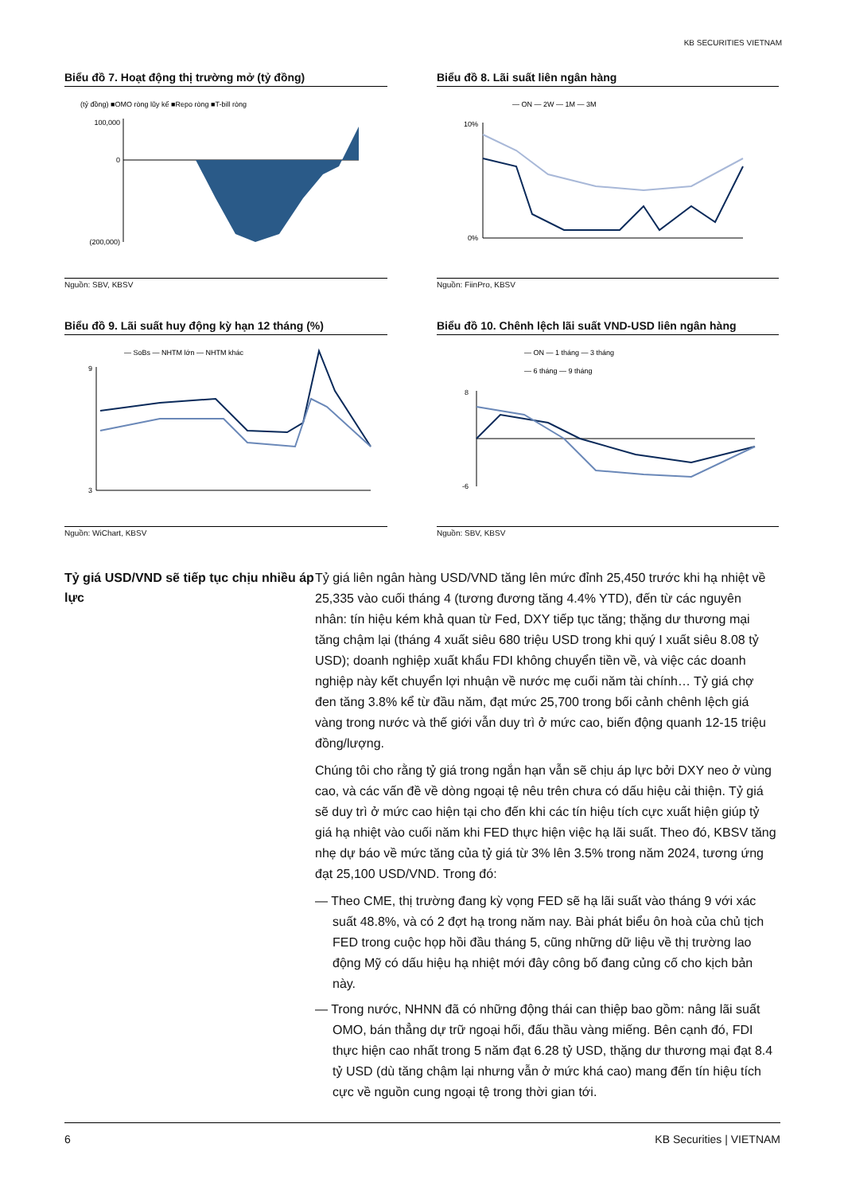KB SECURITIES VIETNAM
Biểu đồ 7. Hoạt động thị trường mở (tỷ đồng)
(tỷ đồng) ■OMO ròng lũy kế ■Repo ròng ■T-bill ròng
100,000
0
(200,000)
Nguồn: SBV, KBSV
Biểu đồ 8. Lãi suất liên ngân hàng
— ON — 2W — 1M — 3M
10%
0%
Nguồn: FiinPro, KBSV
Biểu đồ 9. Lãi suất huy động kỳ hạn 12 tháng (%)
— SoBs — NHTM lớn — NHTM khác
9
3
Nguồn: WiChart, KBSV
Biểu đồ 10. Chênh lệch lãi suất VND-USD liên ngân hàng
— ON — 1 tháng — 3 tháng
— 6 tháng — 9 tháng
8
-6
Nguồn: SBV, KBSV
Tỷ giá USD/VND sẽ tiếp tục chịu nhiều áp lực
Tỷ giá liên ngân hàng USD/VND tăng lên mức đỉnh 25,450 trước khi hạ nhiệt về 25,335 vào cuối tháng 4 (tương đương tăng 4.4% YTD), đến từ các nguyên nhân: tín hiệu kém khả quan từ Fed, DXY tiếp tục tăng; thặng dư thương mại tăng chậm lại (tháng 4 xuất siêu 680 triệu USD trong khi quý I xuất siêu 8.08 tỷ USD); doanh nghiệp xuất khẩu FDI không chuyển tiền về, và việc các doanh nghiệp này kết chuyển lợi nhuận về nước mẹ cuối năm tài chính… Tỷ giá chợ đen tăng 3.8% kể từ đầu năm, đạt mức 25,700 trong bối cảnh chênh lệch giá vàng trong nước và thế giới vẫn duy trì ở mức cao, biến động quanh 12-15 triệu đồng/lượng.
Chúng tôi cho rằng tỷ giá trong ngắn hạn vẫn sẽ chịu áp lực bởi DXY neo ở vùng cao, và các vấn đề về dòng ngoại tệ nêu trên chưa có dấu hiệu cải thiện. Tỷ giá sẽ duy trì ở mức cao hiện tại cho đến khi các tín hiệu tích cực xuất hiện giúp tỷ giá hạ nhiệt vào cuối năm khi FED thực hiện việc hạ lãi suất. Theo đó, KBSV tăng nhẹ dự báo về mức tăng của tỷ giá từ 3% lên 3.5% trong năm 2024, tương ứng đạt 25,100 USD/VND. Trong đó:
— Theo CME, thị trường đang kỳ vọng FED sẽ hạ lãi suất vào tháng 9 với xác suất 48.8%, và có 2 đợt hạ trong năm nay. Bài phát biểu ôn hoà của chủ tịch FED trong cuộc họp hồi đầu tháng 5, cũng những dữ liệu về thị trường lao động Mỹ có dấu hiệu hạ nhiệt mới đây công bố đang củng cố cho kịch bản này.
— Trong nước, NHNN đã có những động thái can thiệp bao gồm: nâng lãi suất OMO, bán thẳng dự trữ ngoại hối, đấu thầu vàng miếng. Bên cạnh đó, FDI thực hiện cao nhất trong 5 năm đạt 6.28 tỷ USD, thặng dư thương mại đạt 8.4 tỷ USD (dù tăng chậm lại nhưng vẫn ở mức khá cao) mang đến tín hiệu tích cực về nguồn cung ngoại tệ trong thời gian tới.
6 KB Securities | VIETNAM